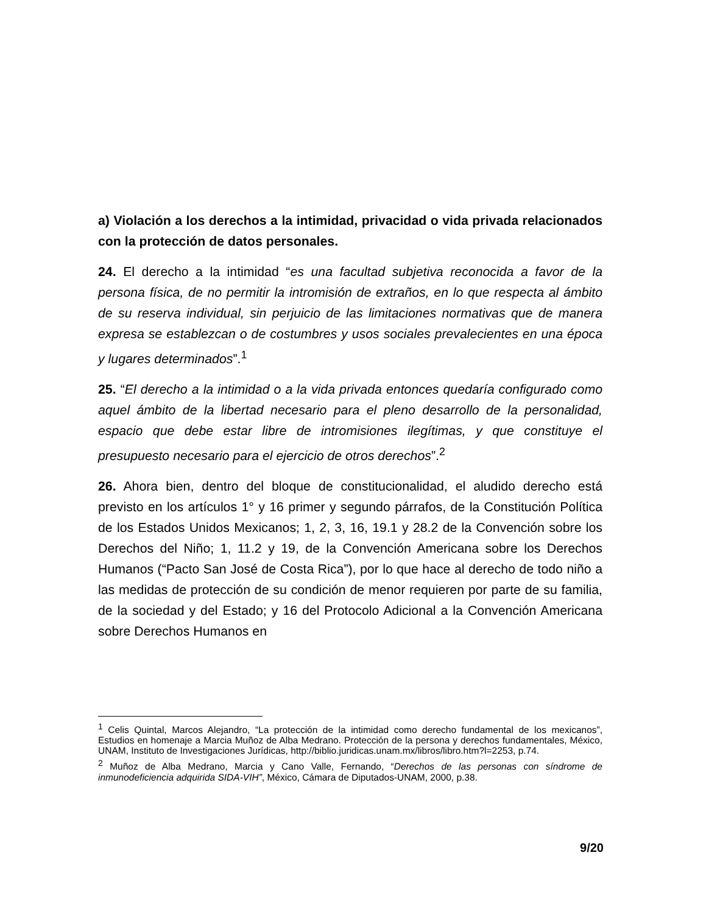a) Violación a los derechos a la intimidad, privacidad o vida privada relacionados con la protección de datos personales.
24. El derecho a la intimidad “es una facultad subjetiva reconocida a favor de la persona física, de no permitir la intromisión de extraños, en lo que respecta al ámbito de su reserva individual, sin perjuicio de las limitaciones normativas que de manera expresa se establezcan o de costumbres y usos sociales prevalecientes en una época y lugares determinados”.<sup>1</sup>
25. “El derecho a la intimidad o a la vida privada entonces quedaría configurado como aquel ámbito de la libertad necesario para el pleno desarrollo de la personalidad, espacio que debe estar libre de intromisiones ilegítimas, y que constituye el presupuesto necesario para el ejercicio de otros derechos”.<sup>2</sup>
26. Ahora bien, dentro del bloque de constitucionalidad, el aludido derecho está previsto en los artículos 1° y 16 primer y segundo párrafos, de la Constitución Política de los Estados Unidos Mexicanos; 1, 2, 3, 16, 19.1 y 28.2 de la Convención sobre los Derechos del Niño; 1, 11.2 y 19, de la Convención Americana sobre los Derechos Humanos (“Pacto San José de Costa Rica”), por lo que hace al derecho de todo niño a las medidas de protección de su condición de menor requieren por parte de su familia, de la sociedad y del Estado; y 16 del Protocolo Adicional a la Convención Americana sobre Derechos Humanos en
<sup>1</sup> Celis Quintal, Marcos Alejandro, “La protección de la intimidad como derecho fundamental de los mexicanos”, Estudios en homenaje a Marcia Muñoz de Alba Medrano. Protección de la persona y derechos fundamentales, México, UNAM, Instituto de Investigaciones Jurídicas, http://biblio.juridicas.unam.mx/libros/libro.htm?l=2253, p.74.
<sup>2</sup> Muñoz de Alba Medrano, Marcia y Cano Valle, Fernando, “Derechos de las personas con síndrome de inmunodeficiencia adquirida SIDA-VIH”, México, Cámara de Diputados-UNAM, 2000, p.38.
9/20